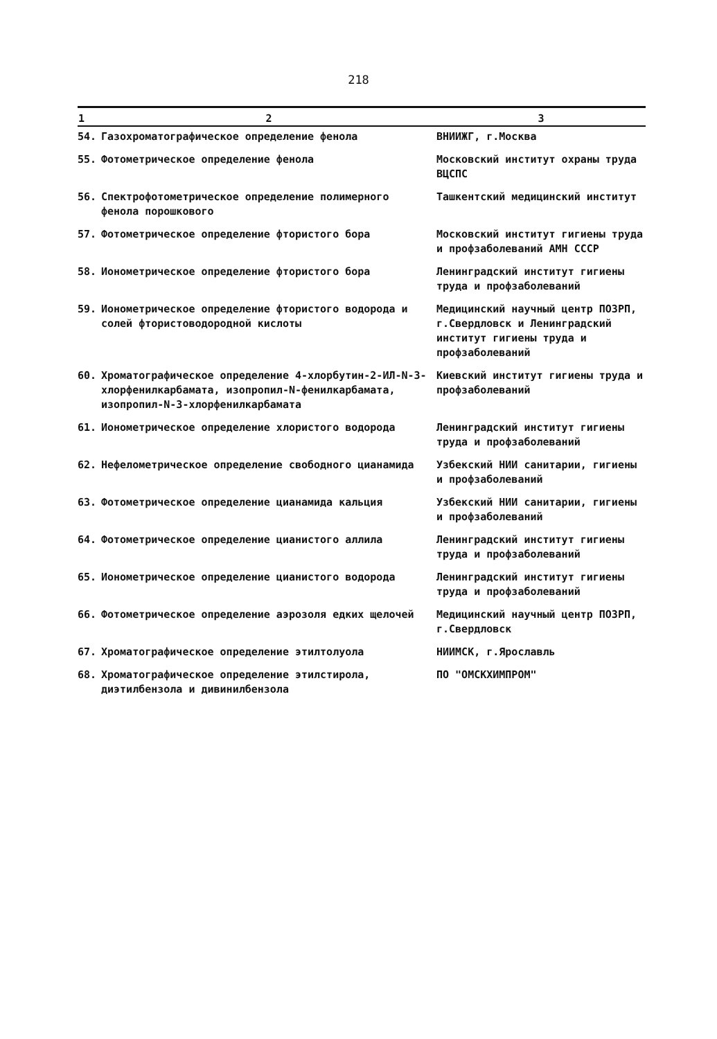218
| 1 | 2 | 3 |
| --- | --- | --- |
| 54. | Газохроматографическое определение фенола | ВНИИЖГ, г.Москва |
| 55. | Фотометрическое определение фенола | Московский институт охраны труда ВЦСПС |
| 56. | Спектрофотометрическое определение полимерного фенола порошкового | Ташкентский медицинский институт |
| 57. | Фотометрическое определение фтористого бора | Московский институт гигиены труда и профзаболеваний АМН СССР |
| 58. | Ионометрическое определение фтористого бора | Ленинградский институт гигиены труда и профзаболеваний |
| 59. | Ионометрическое определение фтористого водорода и солей фтористоводородной кислоты | Медицинский научный центр ПОЗРП, г.Свердловск и Ленинградский институт гигиены труда и профзаболеваний |
| 60. | Хроматографическое определение 4-хлорбутин-2-ИЛ-N-3-хлорфенилкарбамата, изопропил-N-фенилкарбамата, изопропил-N-3-хлорфенилкарбамата | Киевский институт гигиены труда и профзаболеваний |
| 61. | Ионометрическое определение хлористого водорода | Ленинградский институт гигиены труда и профзаболеваний |
| 62. | Нефелометрическое определение свободного цианамида | Узбекский НИИ санитарии, гигиены и профзаболеваний |
| 63. | Фотометрическое определение цианамида кальция | Узбекский НИИ санитарии, гигиены и профзаболеваний |
| 64. | Фотометрическое определение цианистого аллила | Ленинградский институт гигиены труда и профзаболеваний |
| 65. | Ионометрическое определение цианистого водорода | Ленинградский институт гигиены труда и профзаболеваний |
| 66. | Фотометрическое определение аэрозоля едких щелочей | Медицинский научный центр ПОЗРП, г.Свердловск |
| 67. | Хроматографическое определение этилтолуола | НИИМСК, г.Ярославль |
| 68. | Хроматографическое определение этилстирола, диэтилбензола и дивинилбензола | ПО "ОМСКХИМПРОМ" |